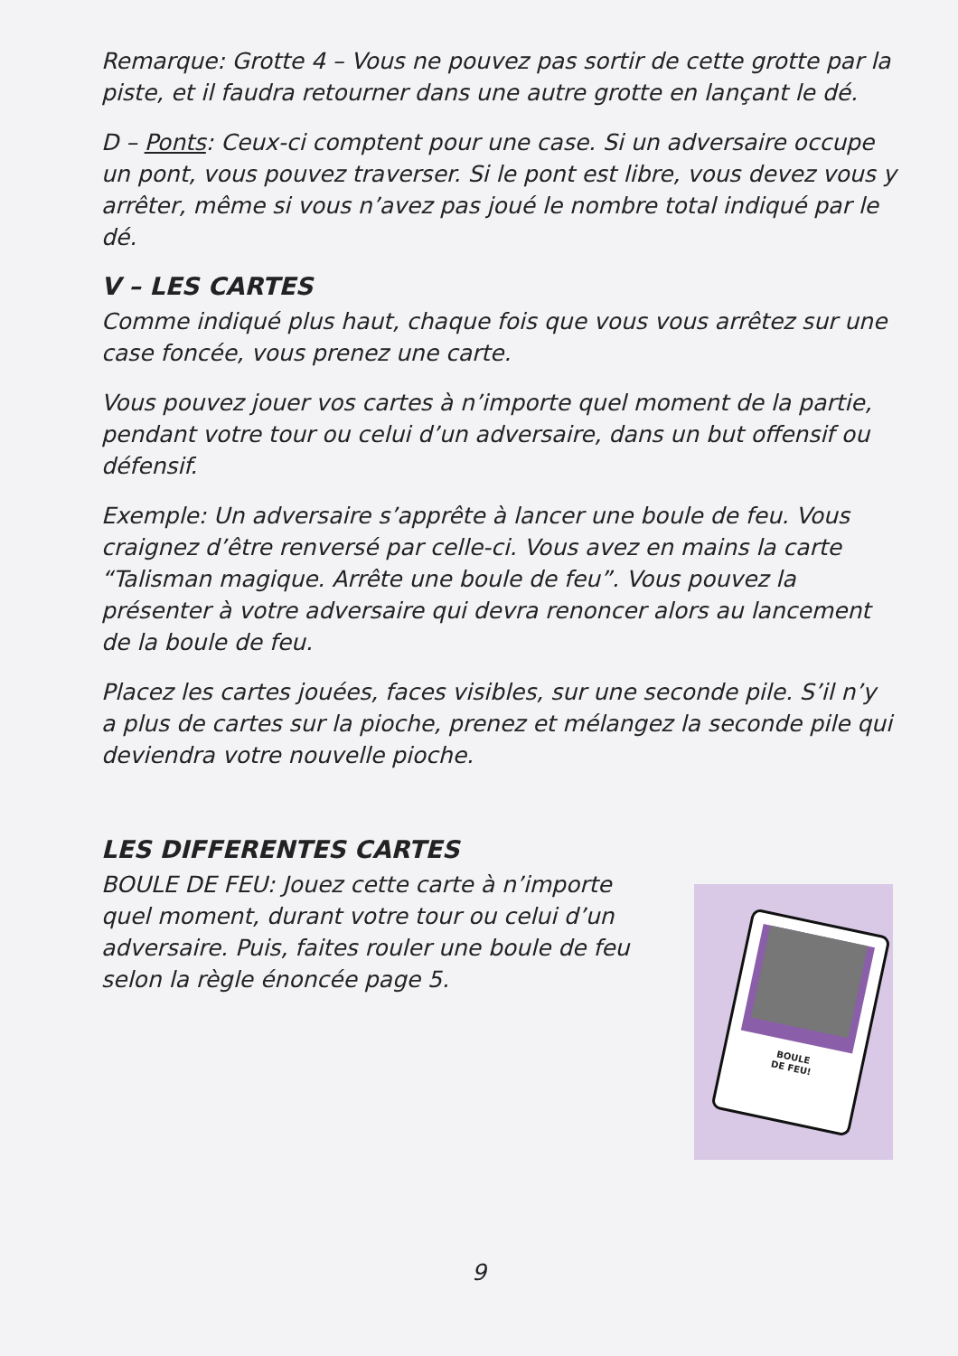BOULE
DE FEU!
Remarque: Grotte 4 – Vous ne pouvez pas sortir de cette grotte par la piste, et il faudra retourner dans une autre grotte en lançant le dé.
D – Ponts: Ceux-ci comptent pour une case. Si un adversaire occupe un pont, vous pouvez traverser. Si le pont est libre, vous devez vous y arrêter, même si vous n’avez pas joué le nombre total indiqué par le dé.
V – LES CARTES
Comme indiqué plus haut, chaque fois que vous vous arrêtez sur une case foncée, vous prenez une carte.
Vous pouvez jouer vos cartes à n’importe quel moment de la partie, pendant votre tour ou celui d’un adversaire, dans un but offensif ou défensif.
Exemple: Un adversaire s’apprête à lancer une boule de feu. Vous craignez d’être renversé par celle-ci. Vous avez en mains la carte “Talisman magique. Arrête une boule de feu”. Vous pouvez la présenter à votre adversaire qui devra renoncer alors au lancement de la boule de feu.
Placez les cartes jouées, faces visibles, sur une seconde pile. S’il n’y a plus de cartes sur la pioche, prenez et mélangez la seconde pile qui deviendra votre nouvelle pioche.
LES DIFFERENTES CARTES
BOULE DE FEU: Jouez cette carte à n’importe quel moment, durant votre tour ou celui d’un adversaire. Puis, faites rouler une boule de feu selon la règle énoncée page 5.
9